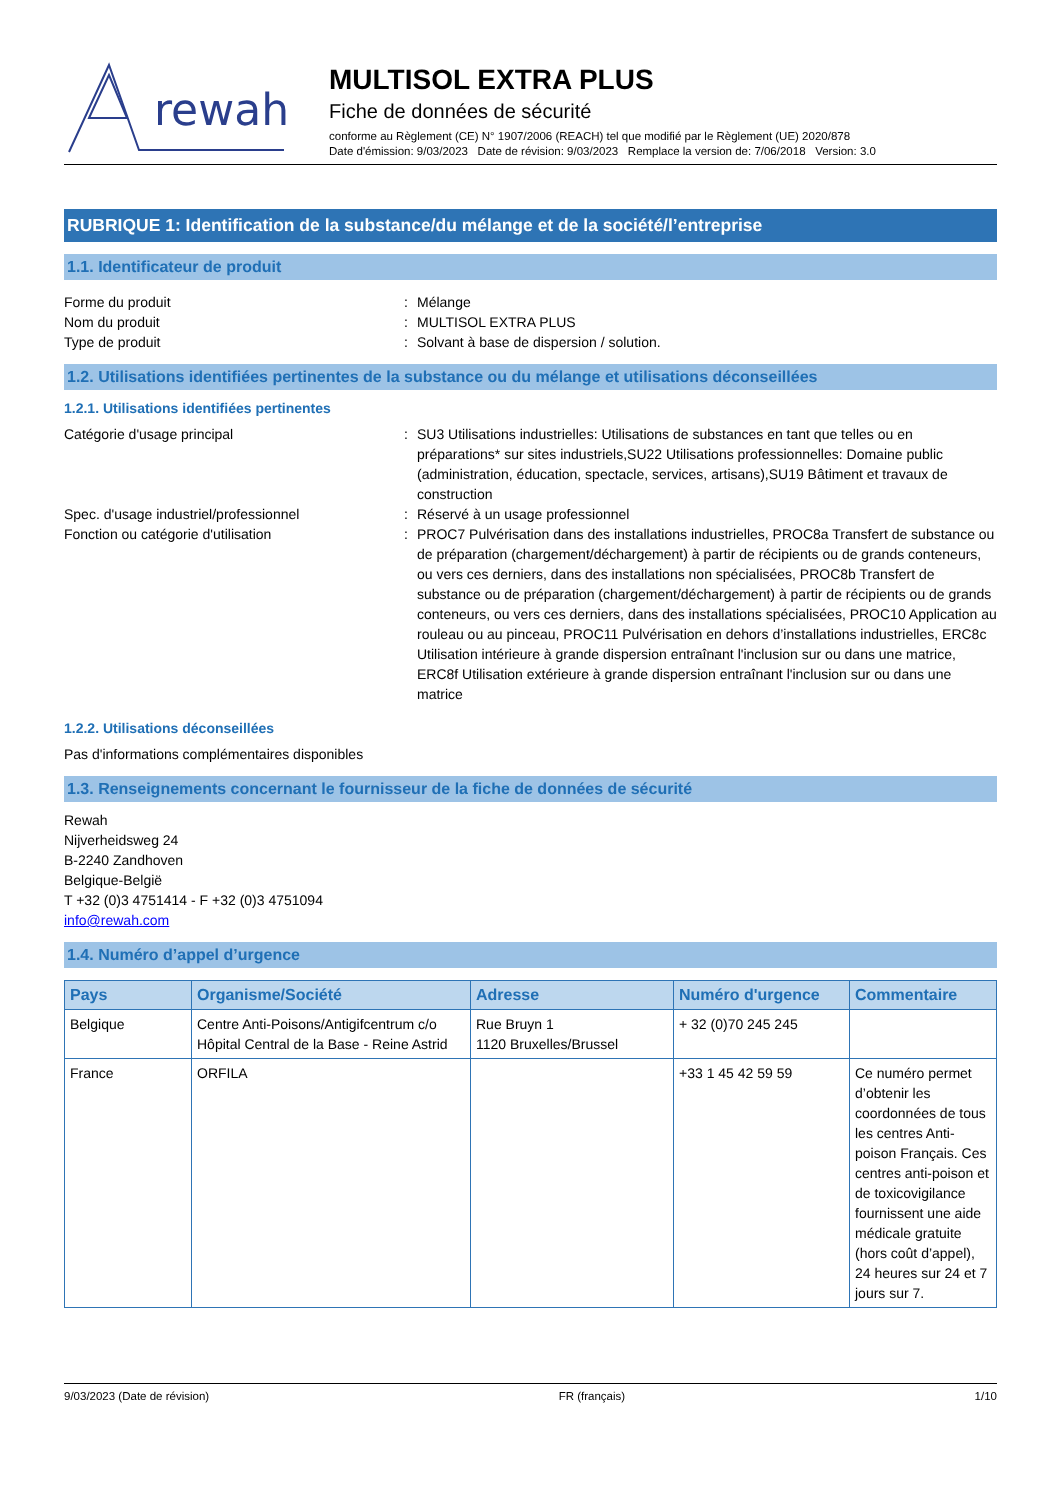rewah
MULTISOL EXTRA PLUS
Fiche de données de sécurité
conforme au Règlement (CE) N° 1907/2006 (REACH) tel que modifié par le Règlement (UE) 2020/878
Date d'émission: 9/03/2023 Date de révision: 9/03/2023 Remplace la version de: 7/06/2018 Version: 3.0
RUBRIQUE 1: Identification de la substance/du mélange et de la société/l’entreprise
1.1. Identificateur de produit
Forme du produit : Mélange
Nom du produit : MULTISOL EXTRA PLUS
Type de produit : Solvant à base de dispersion / solution.
1.2. Utilisations identifiées pertinentes de la substance ou du mélange et utilisations déconseillées
1.2.1. Utilisations identifiées pertinentes
Catégorie d'usage principal : SU3 Utilisations industrielles: Utilisations de substances en tant que telles ou en préparations* sur sites industriels,SU22 Utilisations professionnelles: Domaine public (administration, éducation, spectacle, services, artisans),SU19 Bâtiment et travaux de construction
Spec. d'usage industriel/professionnel : Réservé à un usage professionnel
Fonction ou catégorie d'utilisation : PROC7 Pulvérisation dans des installations industrielles, PROC8a Transfert de substance ou de préparation (chargement/déchargement) à partir de récipients ou de grands conteneurs, ou vers ces derniers, dans des installations non spécialisées, PROC8b Transfert de substance ou de préparation (chargement/déchargement) à partir de récipients ou de grands conteneurs, ou vers ces derniers, dans des installations spécialisées, PROC10 Application au rouleau ou au pinceau, PROC11 Pulvérisation en dehors d’installations industrielles, ERC8c Utilisation intérieure à grande dispersion entraînant l'inclusion sur ou dans une matrice, ERC8f Utilisation extérieure à grande dispersion entraînant l'inclusion sur ou dans une matrice
1.2.2. Utilisations déconseillées
Pas d'informations complémentaires disponibles
1.3. Renseignements concernant le fournisseur de la fiche de données de sécurité
Rewah
Nijverheidsweg 24
B-2240 Zandhoven
Belgique-België
T +32 (0)3 4751414 - F +32 (0)3 4751094
info@rewah.com
1.4. Numéro d’appel d’urgence
| Pays | Organisme/Société | Adresse | Numéro d'urgence | Commentaire |
| --- | --- | --- | --- | --- |
| Belgique | Centre Anti-Poisons/Antigifcentrum c/o Hôpital Central de la Base - Reine Astrid | Rue Bruyn 1 1120 Bruxelles/Brussel | + 32 (0)70 245 245 | |
| France | ORFILA | | +33 1 45 42 59 59 | Ce numéro permet d’obtenir les coordonnées de tous les centres Anti-poison Français. Ces centres anti-poison et de toxicovigilance fournissent une aide médicale gratuite (hors coût d’appel), 24 heures sur 24 et 7 jours sur 7. |
9/03/2023 (Date de révision) FR (français) 1/10